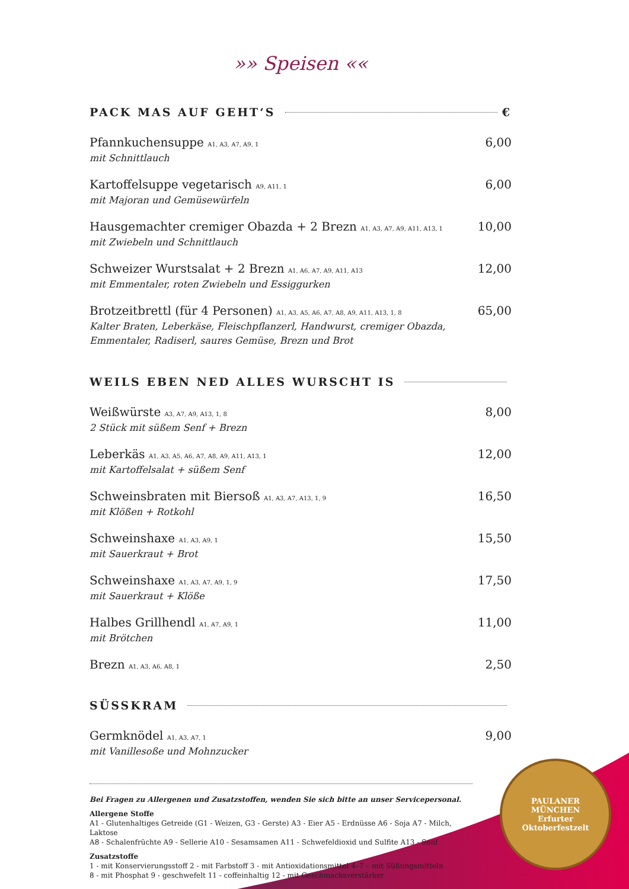»» Speisen ««
PACK MAS AUF GEHT‘S €
Pfannkuchensuppe A1, A3, A7, A9, 1
mit Schnittlauch
6,00
Kartoffelsuppe vegetarisch A9, A11, 1
mit Majoran und Gemüsewürfeln
6,00
Hausgemachter cremiger Obazda + 2 Brezn A1, A3, A7, A9, A11, A13, 1
mit Zwiebeln und Schnittlauch
10,00
Schweizer Wurstsalat + 2 Brezn A1, A6, A7, A9, A11, A13
mit Emmentaler, roten Zwiebeln und Essiggurken
12,00
Brotzeitbrettl (für 4 Personen) A1, A3, A5, A6, A7, A8, A9, A11, A13, 1, 8
Kalter Braten, Leberkäse, Fleischpflanzerl, Handwurst, cremiger Obazda,
Emmentaler, Radiserl, saures Gemüse, Brezn und Brot
65,00
WEILS EBEN NED ALLES WURSCHT IS
Weißwürste A3, A7, A9, A13, 1, 8
2 Stück mit süßem Senf + Brezn
8,00
Leberkäs A1, A3, A5, A6, A7, A8, A9, A11, A13, 1
mit Kartoffelsalat + süßem Senf
12,00
Schweinsbraten mit Biersoß A1, A3, A7, A13, 1, 9
mit Klößen + Rotkohl
16,50
Schweinshaxe A1, A3, A9, 1
mit Sauerkraut + Brot
15,50
Schweinshaxe A1, A3, A7, A9, 1, 9
mit Sauerkraut + Klöße
17,50
Halbes Grillhendl A1, A7, A9, 1
mit Brötchen
11,00
Brezn A1, A3, A6, A8, 1
2,50
SÜSSKRAM
Germknödel A1, A3, A7, 1
mit Vanillesoße und Mohnzucker
9,00
Bei Fragen zu Allergenen und Zusatzstoffen, wenden Sie sich bitte an unser Servicepersonal.
Allergene Stoffe
A1 - Glutenhaltiges Getreide (G1 - Weizen, G3 - Gerste) A3 - Eier A5 - Erdnüsse A6 - Soja A7 - Milch, Laktose
A8 - Schalenfrüchte A9 - Sellerie A10 - Sesamsamen A11 - Schwefeldioxid und Sulfite A13 - Senf
Zusatzstoffe
1 - mit Konservierungsstoff 2 - mit Farbstoff 3 - mit Antioxidationsmittel 4–7 – mit Süßungsmitteln
8 - mit Phosphat 9 - geschwefelt 11 - coffeinhaltig 12 - mit Geschmacksverstärker
PAULANER
MÜNCHEN
Erfurter
Oktoberfestzelt